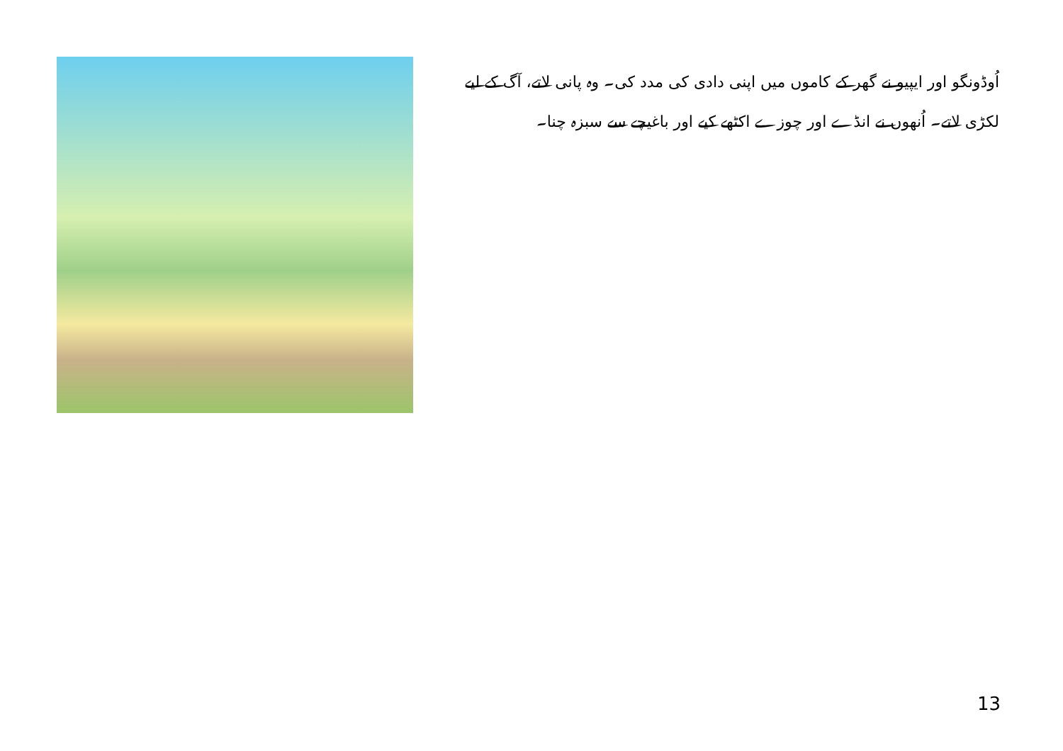اُوڈونگو اور ایپیو نے گھر کے کاموں میں اپنی دادی کی مدد کی۔ وہ پانی لاتے، آگ کے لیے لکڑی لاتے۔ اُنھوں نے انڈے اور چوزے اکٹھے کیے اور باغیچے سے سبزہ چنا۔
13